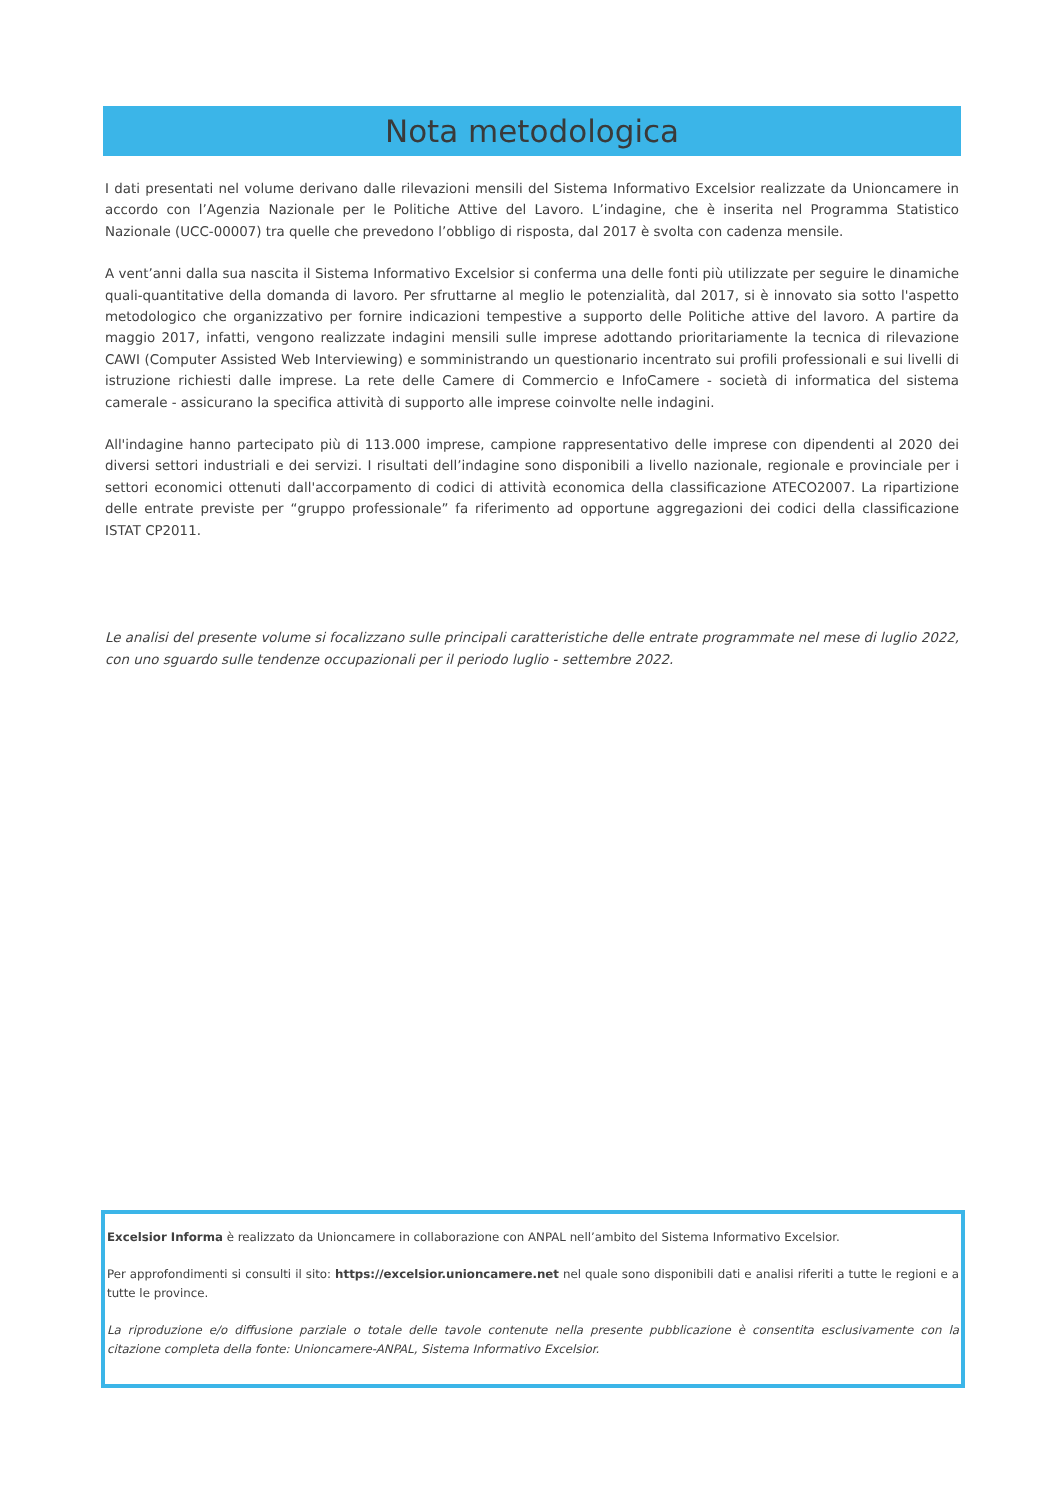Nota metodologica
I dati presentati nel volume derivano dalle rilevazioni mensili del Sistema Informativo Excelsior realizzate da Unioncamere in accordo con l’Agenzia Nazionale per le Politiche Attive del Lavoro. L’indagine, che è inserita nel Programma Statistico Nazionale (UCC-00007) tra quelle che prevedono l’obbligo di risposta, dal 2017 è svolta con cadenza mensile.
A vent’anni dalla sua nascita il Sistema Informativo Excelsior si conferma una delle fonti più utilizzate per seguire le dinamiche quali-quantitative della domanda di lavoro. Per sfruttarne al meglio le potenzialità, dal 2017, si è innovato sia sotto l'aspetto metodologico che organizzativo per fornire indicazioni tempestive a supporto delle Politiche attive del lavoro. A partire da maggio 2017, infatti, vengono realizzate indagini mensili sulle imprese adottando prioritariamente la tecnica di rilevazione CAWI (Computer Assisted Web Interviewing) e somministrando un questionario incentrato sui profili professionali e sui livelli di istruzione richiesti dalle imprese. La rete delle Camere di Commercio e InfoCamere - società di informatica del sistema camerale - assicurano la specifica attività di supporto alle imprese coinvolte nelle indagini.
All'indagine hanno partecipato più di 113.000 imprese, campione rappresentativo delle imprese con dipendenti al 2020 dei diversi settori industriali e dei servizi. I risultati dell’indagine sono disponibili a livello nazionale, regionale e provinciale per i settori economici ottenuti dall'accorpamento di codici di attività economica della classificazione ATECO2007. La ripartizione delle entrate previste per “gruppo professionale” fa riferimento ad opportune aggregazioni dei codici della classificazione ISTAT CP2011.
Le analisi del presente volume si focalizzano sulle principali caratteristiche delle entrate programmate nel mese di luglio 2022, con uno sguardo sulle tendenze occupazionali per il periodo luglio - settembre 2022.
Excelsior Informa è realizzato da Unioncamere in collaborazione con ANPAL nell’ambito del Sistema Informativo Excelsior.
Per approfondimenti si consulti il sito: https://excelsior.unioncamere.net nel quale sono disponibili dati e analisi riferiti a tutte le regioni e a tutte le province.
La riproduzione e/o diffusione parziale o totale delle tavole contenute nella presente pubblicazione è consentita esclusivamente con la citazione completa della fonte: Unioncamere-ANPAL, Sistema Informativo Excelsior.